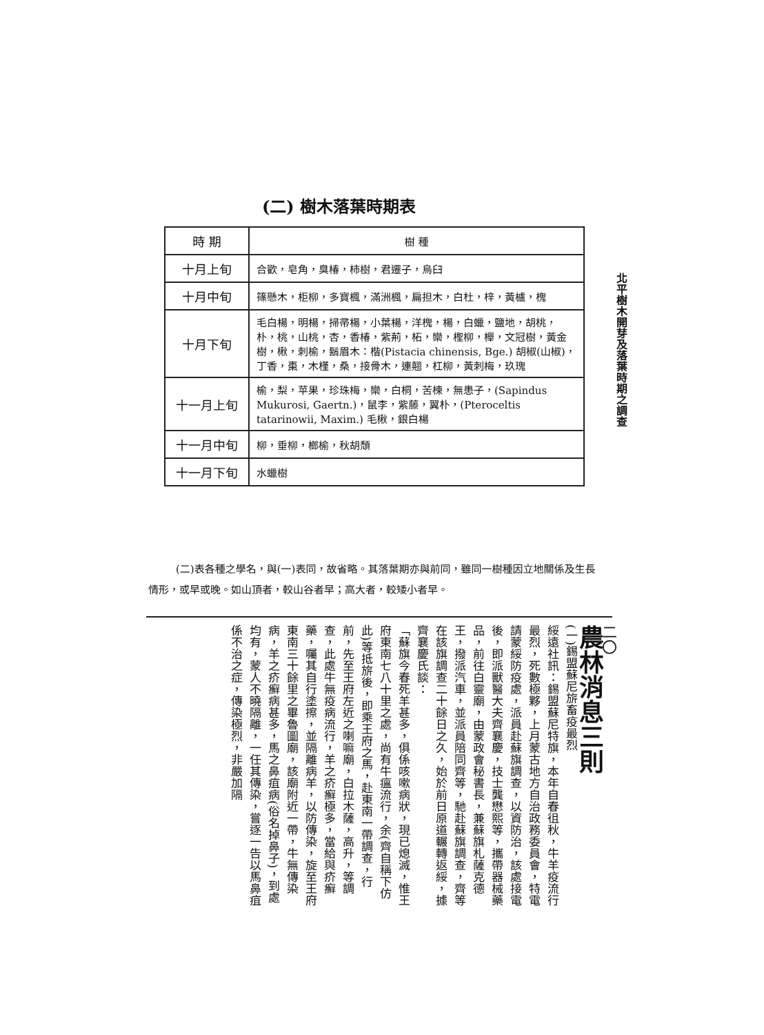(二) 樹木落葉時期表
| 時 期 | 樹 種 |
| --- | --- |
| 十月上旬 | 合歡，皂角，臭椿，柿樹，君遷子，烏臼 |
| 十月中旬 | 篠懸木，柜柳，多寶楓，滿洲楓，扁担木，白杜，梓，黃櫨，槐 |
| 十月下旬 | 毛白楊，明楊，掃帚楊，小葉楊，洋槐，楊，白蠟，鹽地，胡桃，朴，桃，山桃，杏，香椿，紫荊，柘，欒，檉柳，櫸，文冠樹，黃金樹，楸，刺榆，鬍眉木：楷(Pistacia chinensis, Bge.) 胡椒(山椒)，丁香，棗，木槿，桑，接骨木，連翹，杠柳，黃刺梅，玖瑰 |
| 十一月上旬 | 榆，梨，苹果，珍珠梅，欒，白桐，苦楝，無患子，(Sapindus Mukurosi, Gaertn.)，鼠李，紫藤，翼朴，(Pteroceltis tatarinowii, Maxim.) 毛楸，銀白楊 |
| 十一月中旬 | 柳，垂柳，榔榆，秋胡頹 |
| 十一月下旬 | 水蠟樹 |
(二)表各種之學名，與(一)表同，故省略。其落葉期亦與前同，雖同一樹種因立地關係及生長情形，或早或晚。如山頂者，較山谷者早；高大者，較矮小者早。
北平樹木開芽及落葉時期之調查
二〇
農林消息三則
(一)錫盟蘇尼旂畜疫最烈
綏遠社訊：錫盟蘇尼特旗，本年自春徂秋，牛羊疫流行最烈，死數極夥，上月蒙古地方自治政務委員會，特電請蒙綏防疫處，派員赴蘇旗調查，以資防治，該處接電後，即派獸醫大夫齊襄慶，技士龔懋熙等，攜帶器械藥品，前往白靈廟，由蒙政會秘書長，兼蘇旗札薩克德王，撥派汽車，並派員陪同齊等，馳赴蘇旗調查，齊等在該旗調查二十餘日之久，始於前日原道輾轉返綏，據齊襄慶氏談：
「蘇旗今春死羊甚多，俱係咳嗽病狀，現已熄滅，惟王府東南七八十里之處，尚有牛瘟流行，余(齊自稱下仿此)等抵旂後，即乘王府之馬，赴東南一帶調查，行前，先至王府左近之喇嘛廟，白拉木薩，高升，等調查，此處牛無疫病流行，羊之疥癬極多，當給與疥癬藥，囑其自行塗擦，並隔離病羊，以防傳染，旋至王府東南三十餘里之畢魯圖廟，該廟附近一帶，牛無傳染病，羊之疥癬病甚多，馬之鼻疽病(俗名掉鼻子)，到處均有，蒙人不曉隔離，一任其傳染，嘗逐一告以馬鼻疽係不治之症，傳染極烈，非嚴加隔